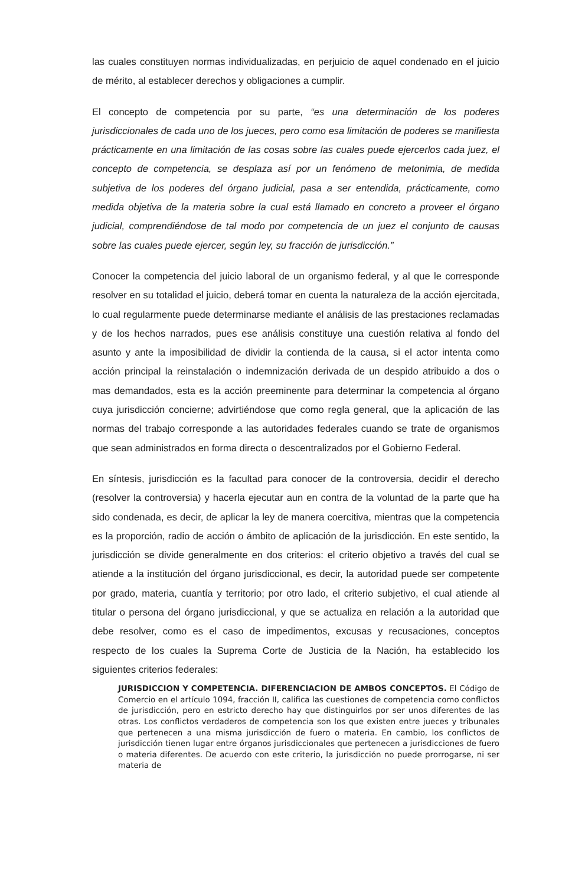las cuales constituyen normas individualizadas, en perjuicio de aquel condenado en el juicio de mérito, al establecer derechos y obligaciones a cumplir.
El concepto de competencia por su parte, “es una determinación de los poderes jurisdiccionales de cada uno de los jueces, pero como esa limitación de poderes se manifiesta prácticamente en una limitación de las cosas sobre las cuales puede ejercerlos cada juez, el concepto de competencia, se desplaza así por un fenómeno de metonimia, de medida subjetiva de los poderes del órgano judicial, pasa a ser entendida, prácticamente, como medida objetiva de la materia sobre la cual está llamado en concreto a proveer el órgano judicial, comprendiéndose de tal modo por competencia de un juez el conjunto de causas sobre las cuales puede ejercer, según ley, su fracción de jurisdicción.”
Conocer la competencia del juicio laboral de un organismo federal, y al que le corresponde resolver en su totalidad el juicio, deberá tomar en cuenta la naturaleza de la acción ejercitada, lo cual regularmente puede determinarse mediante el análisis de las prestaciones reclamadas y de los hechos narrados, pues ese análisis constituye una cuestión relativa al fondo del asunto y ante la imposibilidad de dividir la contienda de la causa, si el actor intenta como acción principal la reinstalación o indemnización derivada de un despido atribuido a dos o mas demandados, esta es la acción preeminente para determinar la competencia al órgano cuya jurisdicción concierne; advirtiéndose que como regla general, que la aplicación de las normas del trabajo corresponde a las autoridades federales cuando se trate de organismos que sean administrados en forma directa o descentralizados por el Gobierno Federal.
En síntesis, jurisdicción es la facultad para conocer de la controversia, decidir el derecho (resolver la controversia) y hacerla ejecutar aun en contra de la voluntad de la parte que ha sido condenada, es decir, de aplicar la ley de manera coercitiva, mientras que la competencia es la proporción, radio de acción o ámbito de aplicación de la jurisdicción. En este sentido, la jurisdicción se divide generalmente en dos criterios: el criterio objetivo a través del cual se atiende a la institución del órgano jurisdiccional, es decir, la autoridad puede ser competente por grado, materia, cuantía y territorio; por otro lado, el criterio subjetivo, el cual atiende al titular o persona del órgano jurisdiccional, y que se actualiza en relación a la autoridad que debe resolver, como es el caso de impedimentos, excusas y recusaciones, conceptos respecto de los cuales la Suprema Corte de Justicia de la Nación, ha establecido los siguientes criterios federales:
JURISDICCION Y COMPETENCIA. DIFERENCIACION DE AMBOS CONCEPTOS. El Código de Comercio en el artículo 1094, fracción II, califica las cuestiones de competencia como conflictos de jurisdicción, pero en estricto derecho hay que distinguirlos por ser unos diferentes de las otras. Los conflictos verdaderos de competencia son los que existen entre jueces y tribunales que pertenecen a una misma jurisdicción de fuero o materia. En cambio, los conflictos de jurisdicción tienen lugar entre órganos jurisdiccionales que pertenecen a jurisdicciones de fuero o materia diferentes. De acuerdo con este criterio, la jurisdicción no puede prorrogarse, ni ser materia de